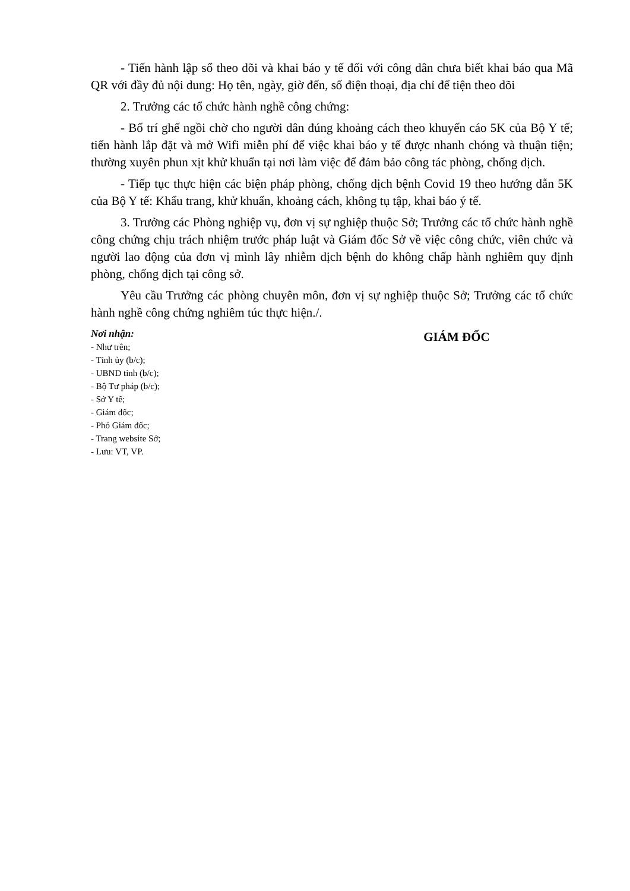- Tiến hành lập sổ theo dõi và khai báo y tế đối với công dân chưa biết khai báo qua Mã QR với đầy đủ nội dung: Họ tên, ngày, giờ đến, số điện thoại, địa chỉ để tiện theo dõi
2. Trưởng các tổ chức hành nghề công chứng:
- Bố trí ghế ngồi chờ cho người dân đúng khoảng cách theo khuyến cáo 5K của Bộ Y tế; tiến hành lắp đặt và mở Wifi miễn phí để việc khai báo y tế được nhanh chóng và thuận tiện; thường xuyên phun xịt khử khuẩn tại nơi làm việc để đảm bảo công tác phòng, chống dịch.
- Tiếp tục thực hiện các biện pháp phòng, chống dịch bệnh Covid 19 theo hướng dẫn 5K của Bộ Y tế: Khẩu trang, khử khuẩn, khoảng cách, không tụ tập, khai báo ý tế.
3. Trưởng các Phòng nghiệp vụ, đơn vị sự nghiệp thuộc Sở; Trưởng các tổ chức hành nghề công chứng chịu trách nhiệm trước pháp luật và Giám đốc Sở về việc công chức, viên chức và người lao động của đơn vị mình lây nhiễm dịch bệnh do không chấp hành nghiêm quy định phòng, chống dịch tại công sở.
Yêu cầu Trưởng các phòng chuyên môn, đơn vị sự nghiệp thuộc Sở; Trưởng các tổ chức hành nghề công chứng nghiêm túc thực hiện./.
Nơi nhận:
- Như trên;
- Tỉnh ủy (b/c);
- UBND tỉnh (b/c);
- Bộ Tư pháp (b/c);
- Sở Y tế;
- Giám đốc;
- Phó Giám đốc;
- Trang website Sở;
- Lưu: VT, VP.
GIÁM ĐỐC